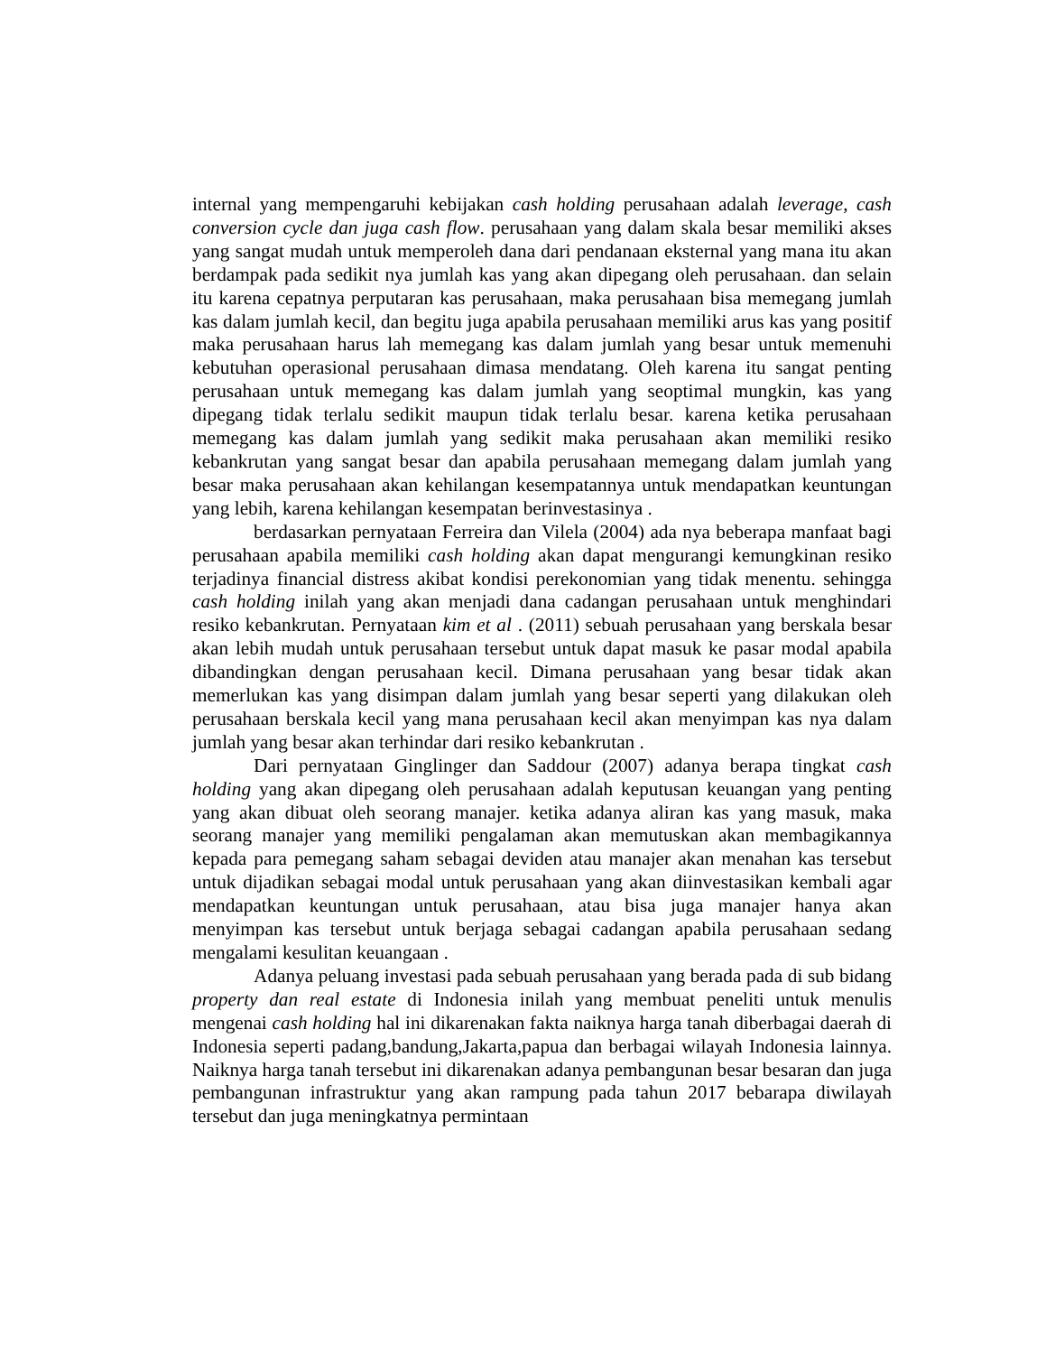internal yang mempengaruhi kebijakan cash holding perusahaan adalah leverage, cash conversion cycle dan juga cash flow. perusahaan yang dalam skala besar memiliki akses yang sangat mudah untuk memperoleh dana dari pendanaan eksternal yang mana itu akan berdampak pada sedikit nya jumlah kas yang akan dipegang oleh perusahaan. dan selain itu karena cepatnya perputaran kas perusahaan, maka perusahaan bisa memegang jumlah kas dalam jumlah kecil, dan begitu juga apabila perusahaan memiliki arus kas yang positif maka perusahaan harus lah memegang kas dalam jumlah yang besar untuk memenuhi kebutuhan operasional perusahaan dimasa mendatang. Oleh karena itu sangat penting perusahaan untuk memegang kas dalam jumlah yang seoptimal mungkin, kas yang dipegang tidak terlalu sedikit maupun tidak terlalu besar. karena ketika perusahaan memegang kas dalam jumlah yang sedikit maka perusahaan akan memiliki resiko kebankrutan yang sangat besar dan apabila perusahaan memegang dalam jumlah yang besar maka perusahaan akan kehilangan kesempatannya untuk mendapatkan keuntungan yang lebih, karena kehilangan kesempatan berinvestasinya .
berdasarkan pernyataan Ferreira dan Vilela (2004) ada nya beberapa manfaat bagi perusahaan apabila memiliki cash holding akan dapat mengurangi kemungkinan resiko terjadinya financial distress akibat kondisi perekonomian yang tidak menentu. sehingga cash holding inilah yang akan menjadi dana cadangan perusahaan untuk menghindari resiko kebankrutan. Pernyataan kim et al . (2011) sebuah perusahaan yang berskala besar akan lebih mudah untuk perusahaan tersebut untuk dapat masuk ke pasar modal apabila dibandingkan dengan perusahaan kecil. Dimana perusahaan yang besar tidak akan memerlukan kas yang disimpan dalam jumlah yang besar seperti yang dilakukan oleh perusahaan berskala kecil yang mana perusahaan kecil akan menyimpan kas nya dalam jumlah yang besar akan terhindar dari resiko kebankrutan .
Dari pernyataan Ginglinger dan Saddour (2007) adanya berapa tingkat cash holding yang akan dipegang oleh perusahaan adalah keputusan keuangan yang penting yang akan dibuat oleh seorang manajer. ketika adanya aliran kas yang masuk, maka seorang manajer yang memiliki pengalaman akan memutuskan akan membagikannya kepada para pemegang saham sebagai deviden atau manajer akan menahan kas tersebut untuk dijadikan sebagai modal untuk perusahaan yang akan diinvestasikan kembali agar mendapatkan keuntungan untuk perusahaan, atau bisa juga manajer hanya akan menyimpan kas tersebut untuk berjaga sebagai cadangan apabila perusahaan sedang mengalami kesulitan keuangaan .
Adanya peluang investasi pada sebuah perusahaan yang berada pada di sub bidang property dan real estate di Indonesia inilah yang membuat peneliti untuk menulis mengenai cash holding hal ini dikarenakan fakta naiknya harga tanah diberbagai daerah di Indonesia seperti padang,bandung,Jakarta,papua dan berbagai wilayah Indonesia lainnya. Naiknya harga tanah tersebut ini dikarenakan adanya pembangunan besar besaran dan juga pembangunan infrastruktur yang akan rampung pada tahun 2017 bebarapa diwilayah tersebut dan juga meningkatnya permintaan